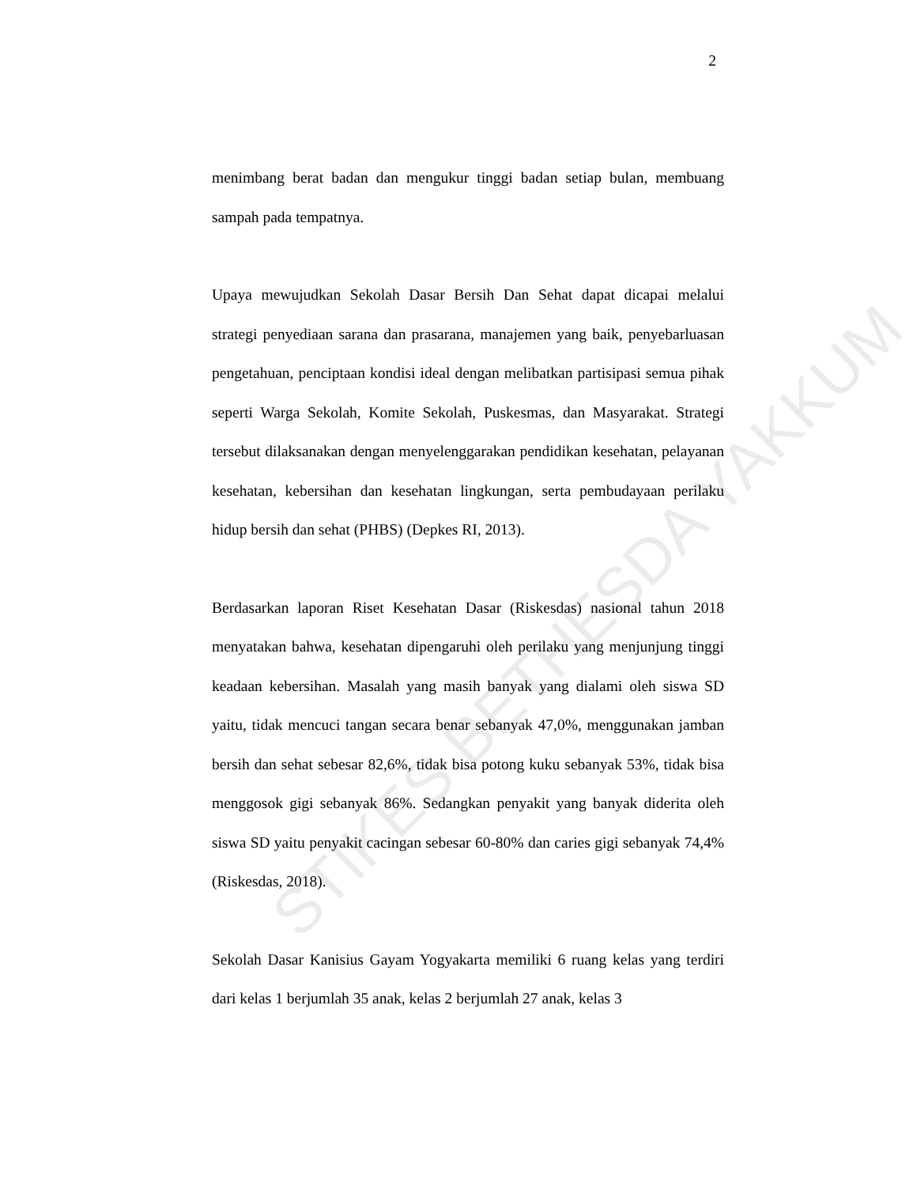2
menimbang berat badan dan mengukur tinggi badan setiap bulan, membuang sampah pada tempatnya.
Upaya mewujudkan Sekolah Dasar Bersih Dan Sehat dapat dicapai melalui strategi penyediaan sarana dan prasarana, manajemen yang baik, penyebarluasan pengetahuan, penciptaan kondisi ideal dengan melibatkan partisipasi semua pihak seperti Warga Sekolah, Komite Sekolah, Puskesmas, dan Masyarakat. Strategi tersebut dilaksanakan dengan menyelenggarakan pendidikan kesehatan, pelayanan kesehatan, kebersihan dan kesehatan lingkungan, serta pembudayaan perilaku hidup bersih dan sehat (PHBS) (Depkes RI, 2013).
Berdasarkan laporan Riset Kesehatan Dasar (Riskesdas) nasional tahun 2018 menyatakan bahwa, kesehatan dipengaruhi oleh perilaku yang menjunjung tinggi keadaan kebersihan. Masalah yang masih banyak yang dialami oleh siswa SD yaitu, tidak mencuci tangan secara benar sebanyak 47,0%, menggunakan jamban bersih dan sehat sebesar 82,6%, tidak bisa potong kuku sebanyak 53%, tidak bisa menggosok gigi sebanyak 86%. Sedangkan penyakit yang banyak diderita oleh siswa SD yaitu penyakit cacingan sebesar 60-80% dan caries gigi sebanyak 74,4% (Riskesdas, 2018).
Sekolah Dasar Kanisius Gayam Yogyakarta memiliki 6 ruang kelas yang terdiri dari kelas 1 berjumlah 35 anak, kelas 2 berjumlah 27 anak, kelas 3
STIKES BETHESDA YAKKUM